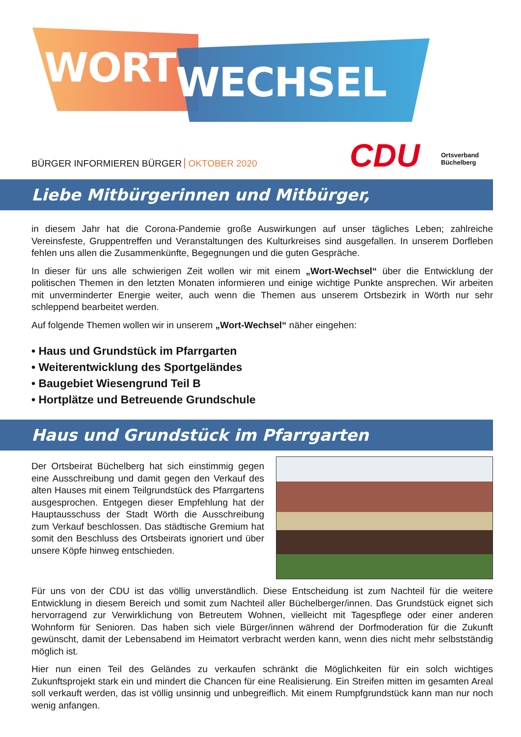WORTWECHSEL
CDU
Ortsverband
Büchelberg
BÜRGER INFORMIEREN BÜRGER OKTOBER 2020
Liebe Mitbürgerinnen und Mitbürger,
in diesem Jahr hat die Corona-Pandemie große Auswirkungen auf unser tägliches Leben; zahlreiche Vereinsfeste, Gruppentreffen und Veranstaltungen des Kulturkreises sind ausgefallen. In unserem Dorfleben fehlen uns allen die Zusammenkünfte, Begegnungen und die guten Gespräche.
In dieser für uns alle schwierigen Zeit wollen wir mit einem „Wort-Wechsel“ über die Entwicklung der politischen Themen in den letzten Monaten informieren und einige wichtige Punkte ansprechen. Wir arbeiten mit unverminderter Energie weiter, auch wenn die Themen aus unserem Ortsbezirk in Wörth nur sehr schleppend bearbeitet werden.
Auf folgende Themen wollen wir in unserem „Wort-Wechsel“ näher eingehen:
• Haus und Grundstück im Pfarrgarten
• Weiterentwicklung des Sportgeländes
• Baugebiet Wiesengrund Teil B
• Hortplätze und Betreuende Grundschule
Haus und Grundstück im Pfarrgarten
Der Ortsbeirat Büchelberg hat sich einstimmig gegen eine Ausschreibung und damit gegen den Verkauf des alten Hauses mit einem Teilgrundstück des Pfarrgartens ausgesprochen. Entgegen dieser Empfehlung hat der Hauptausschuss der Stadt Wörth die Ausschreibung zum Verkauf beschlossen. Das städtische Gremium hat somit den Beschluss des Ortsbeirats ignoriert und über unsere Köpfe hinweg entschieden.
Für uns von der CDU ist das völlig unverständlich. Diese Entscheidung ist zum Nachteil für die weitere Entwicklung in diesem Bereich und somit zum Nachteil aller Büchelberger/innen. Das Grundstück eignet sich hervorragend zur Verwirklichung von Betreutem Wohnen, vielleicht mit Tagespflege oder einer anderen Wohnform für Senioren. Das haben sich viele Bürger/innen während der Dorfmoderation für die Zukunft gewünscht, damit der Lebensabend im Heimatort verbracht werden kann, wenn dies nicht mehr selbstständig möglich ist.
Hier nun einen Teil des Geländes zu verkaufen schränkt die Möglichkeiten für ein solch wichtiges Zukunftsprojekt stark ein und mindert die Chancen für eine Realisierung. Ein Streifen mitten im gesamten Areal soll verkauft werden, das ist völlig unsinnig und unbegreiflich. Mit einem Rumpfgrundstück kann man nur noch wenig anfangen.